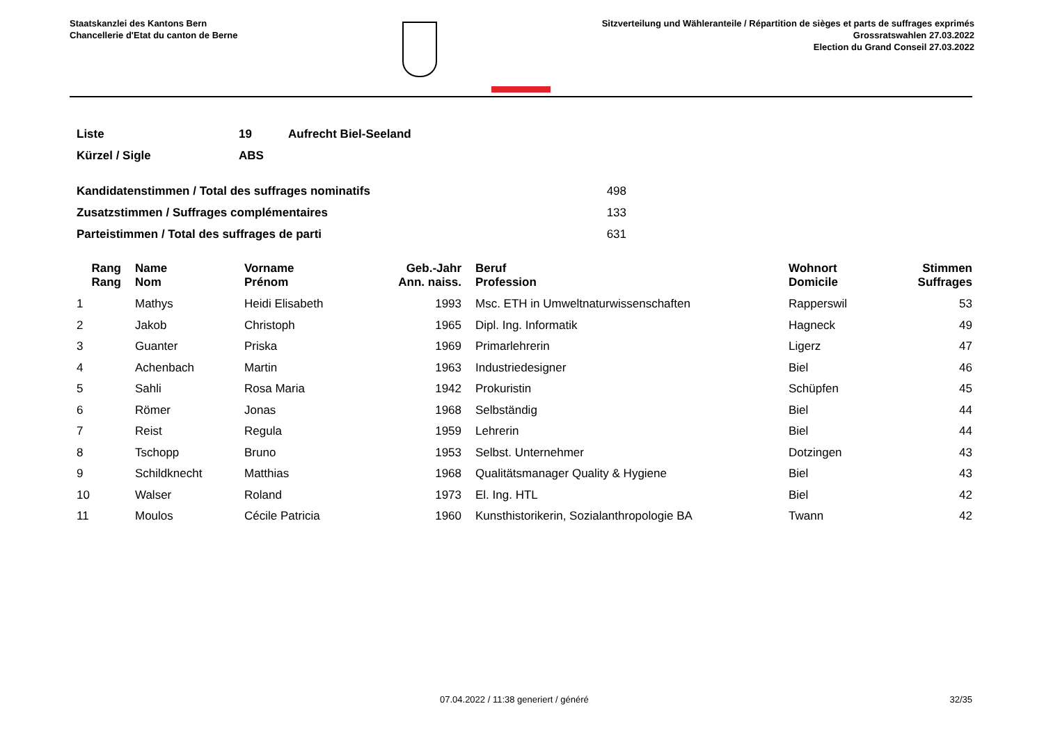Staatskanzlei des Kantons Bern
Chancellerie d'Etat du canton de Berne
Sitzverteilung und Wähleranteile / Répartition de sièges et parts de suffrages exprimés
Grossratswahlen 27.03.2022
Election du Grand Conseil 27.03.2022
| Liste | 19 | Aufrecht Biel-Seeland |
| Kürzel / Sigle | ABS | |
| Kandidatenstimmen / Total des suffrages nominatifs | 498 |
| Zusatzstimmen / Suffrages complémentaires | 133 |
| Parteistimmen / Total des suffrages de parti | 631 |
| Rang Rang | | Name Nom | Vorname Prénom | Geb.-Jahr Ann. naiss. | | Beruf Profession | Wohnort Domicile | Stimmen Suffrages |
| --- | --- | --- | --- | --- | --- | --- | --- | --- |
| 1 | | Mathys | Heidi Elisabeth | 1993 | | Msc. ETH in Umweltnaturwissenschaften | Rapperswil | 53 |
| 2 | | Jakob | Christoph | 1965 | | Dipl. Ing. Informatik | Hagneck | 49 |
| 3 | | Guanter | Priska | 1969 | | Primarlehrerin | Ligerz | 47 |
| 4 | | Achenbach | Martin | 1963 | | Industriedesigner | Biel | 46 |
| 5 | | Sahli | Rosa Maria | 1942 | | Prokuristin | Schüpfen | 45 |
| 6 | | Römer | Jonas | 1968 | | Selbständig | Biel | 44 |
| 7 | | Reist | Regula | 1959 | | Lehrerin | Biel | 44 |
| 8 | | Tschopp | Bruno | 1953 | | Selbst. Unternehmer | Dotzingen | 43 |
| 9 | | Schildknecht | Matthias | 1968 | | Qualitätsmanager Quality & Hygiene | Biel | 43 |
| 10 | | Walser | Roland | 1973 | | El. Ing. HTL | Biel | 42 |
| 11 | | Moulos | Cécile Patricia | 1960 | | Kunsthistorikerin, Sozialanthropologie BA | Twann | 42 |
07.04.2022 / 11:38 generiert / généré 32/35